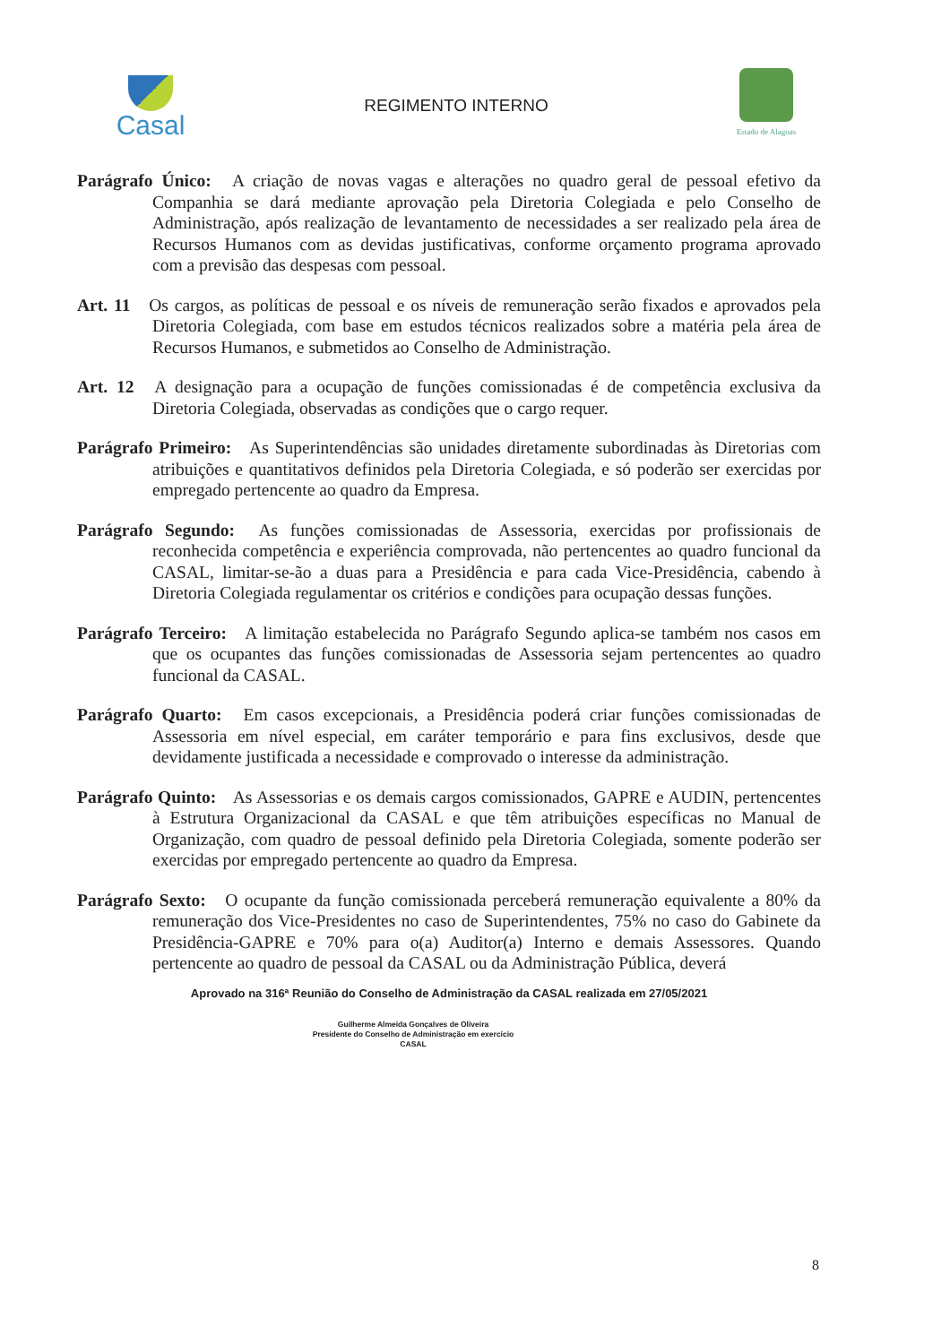Casal
REGIMENTO INTERNO
Estado de Alagoas
Parágrafo Único: A criação de novas vagas e alterações no quadro geral de pessoal efetivo da Companhia se dará mediante aprovação pela Diretoria Colegiada e pelo Conselho de Administração, após realização de levantamento de necessidades a ser realizado pela área de Recursos Humanos com as devidas justificativas, conforme orçamento programa aprovado com a previsão das despesas com pessoal.
Art. 11 Os cargos, as políticas de pessoal e os níveis de remuneração serão fixados e aprovados pela Diretoria Colegiada, com base em estudos técnicos realizados sobre a matéria pela área de Recursos Humanos, e submetidos ao Conselho de Administração.
Art. 12 A designação para a ocupação de funções comissionadas é de competência exclusiva da Diretoria Colegiada, observadas as condições que o cargo requer.
Parágrafo Primeiro: As Superintendências são unidades diretamente subordinadas às Diretorias com atribuições e quantitativos definidos pela Diretoria Colegiada, e só poderão ser exercidas por empregado pertencente ao quadro da Empresa.
Parágrafo Segundo: As funções comissionadas de Assessoria, exercidas por profissionais de reconhecida competência e experiência comprovada, não pertencentes ao quadro funcional da CASAL, limitar-se-ão a duas para a Presidência e para cada Vice-Presidência, cabendo à Diretoria Colegiada regulamentar os critérios e condições para ocupação dessas funções.
Parágrafo Terceiro: A limitação estabelecida no Parágrafo Segundo aplica-se também nos casos em que os ocupantes das funções comissionadas de Assessoria sejam pertencentes ao quadro funcional da CASAL.
Parágrafo Quarto: Em casos excepcionais, a Presidência poderá criar funções comissionadas de Assessoria em nível especial, em caráter temporário e para fins exclusivos, desde que devidamente justificada a necessidade e comprovado o interesse da administração.
Parágrafo Quinto: As Assessorias e os demais cargos comissionados, GAPRE e AUDIN, pertencentes à Estrutura Organizacional da CASAL e que têm atribuições específicas no Manual de Organização, com quadro de pessoal definido pela Diretoria Colegiada, somente poderão ser exercidas por empregado pertencente ao quadro da Empresa.
Parágrafo Sexto: O ocupante da função comissionada perceberá remuneração equivalente a 80% da remuneração dos Vice-Presidentes no caso de Superintendentes, 75% no caso do Gabinete da Presidência-GAPRE e 70% para o(a) Auditor(a) Interno e demais Assessores. Quando pertencente ao quadro de pessoal da CASAL ou da Administração Pública, deverá
Aprovado na 316ª Reunião do Conselho de Administração da CASAL realizada em 27/05/2021
Guilherme Almeida Gonçalves de Oliveira
Presidente do Conselho de Administração em exercício
CASAL
8